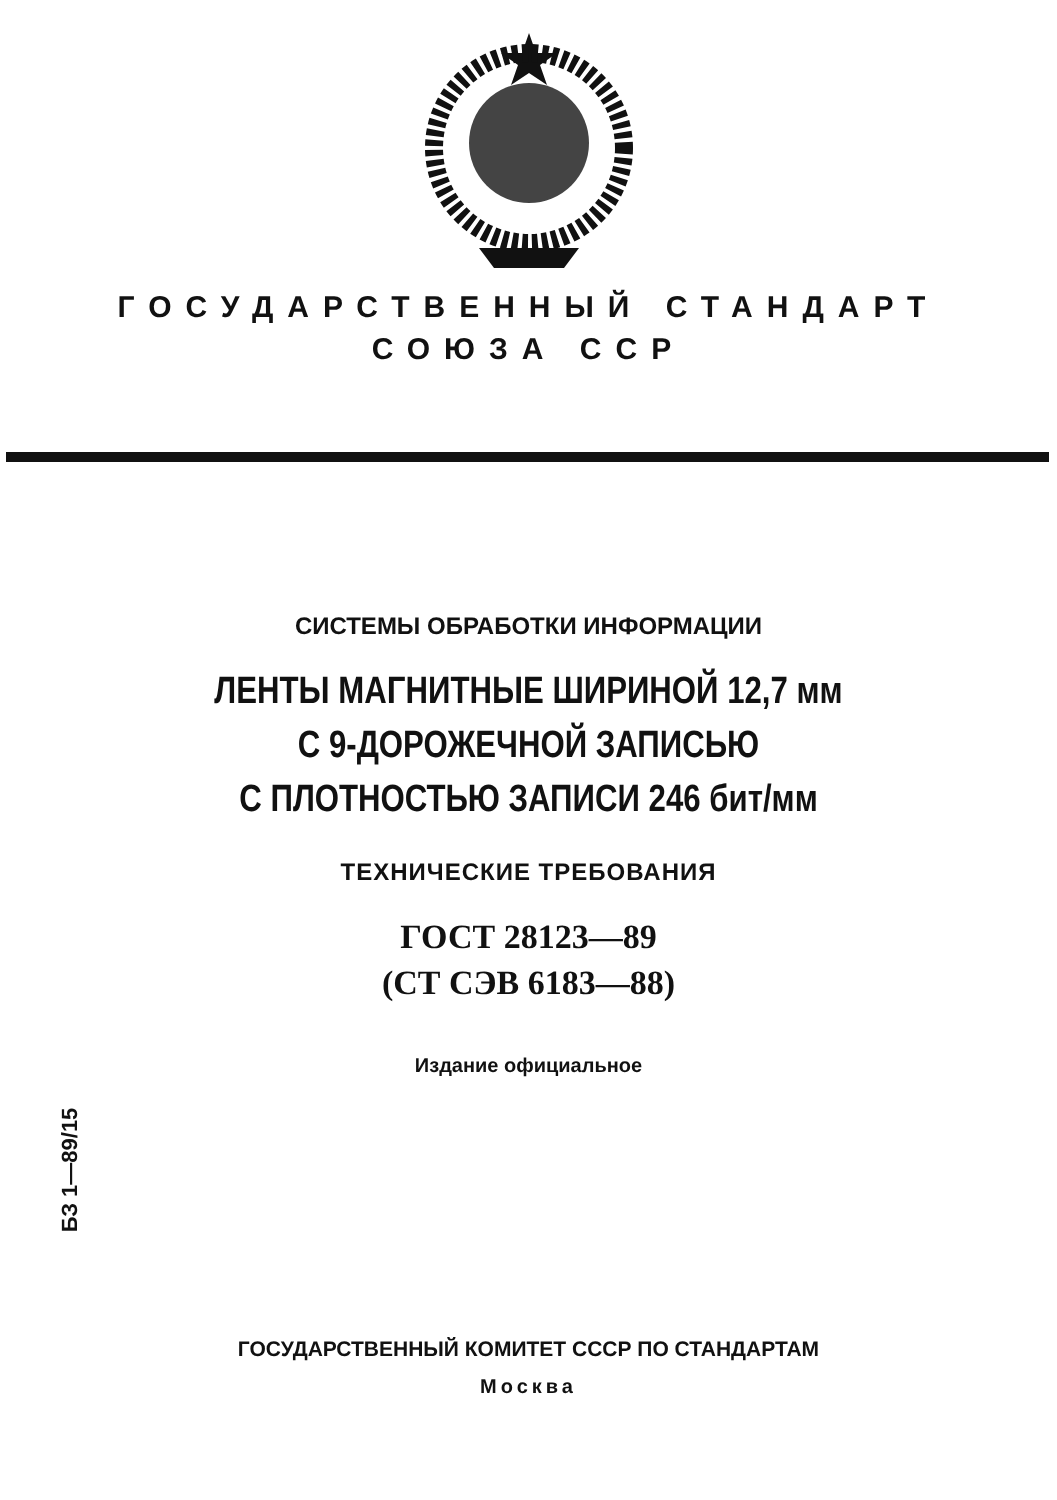ГОСУДАРСТВЕННЫЙ СТАНДАРТ
СОЮЗА ССР
СИСТЕМЫ ОБРАБОТКИ ИНФОРМАЦИИ
ЛЕНТЫ МАГНИТНЫЕ ШИРИНОЙ 12,7 мм
С 9-ДОРОЖЕЧНОЙ ЗАПИСЬЮ
С ПЛОТНОСТЬЮ ЗАПИСИ 246 бит/мм
ТЕХНИЧЕСКИЕ ТРЕБОВАНИЯ
ГОСТ 28123—89
(СТ СЭВ 6183—88)
Издание официальное
БЗ 1—89/15
ГОСУДАРСТВЕННЫЙ КОМИТЕТ СССР ПО СТАНДАРТАМ
Москва